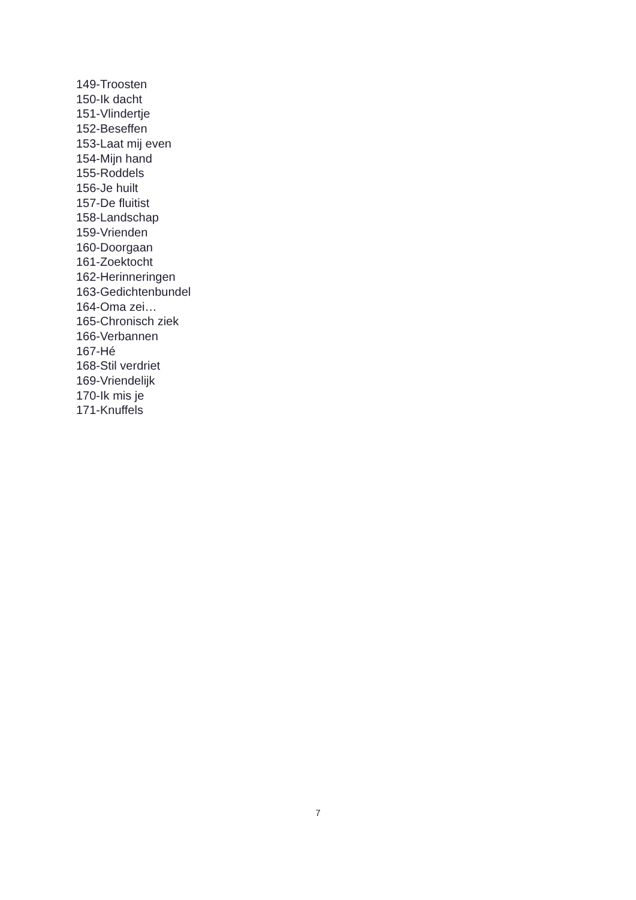149-Troosten
150-Ik dacht
151-Vlindertje
152-Beseffen
153-Laat mij even
154-Mijn hand
155-Roddels
156-Je huilt
157-De fluitist
158-Landschap
159-Vrienden
160-Doorgaan
161-Zoektocht
162-Herinneringen
163-Gedichtenbundel
164-Oma zei…
165-Chronisch ziek
166-Verbannen
167-Hé
168-Stil verdriet
169-Vriendelijk
170-Ik mis je
171-Knuffels
7